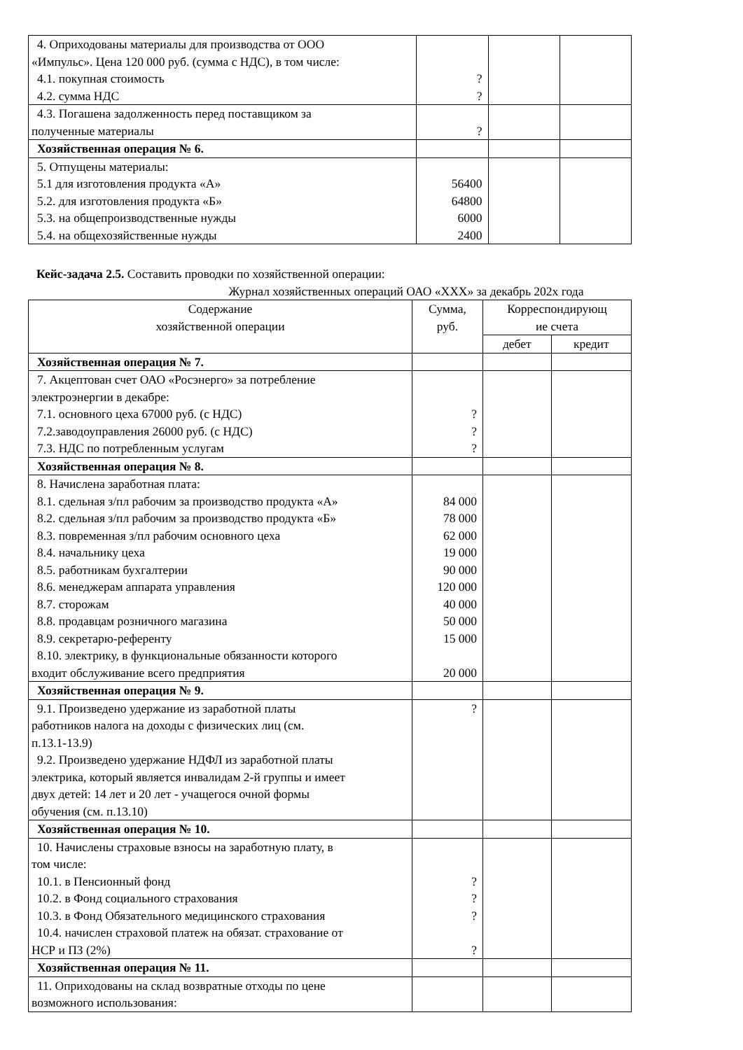| 4. Оприходованы материалы для производства от ООО «Импульс». Цена 120 000 руб. (сумма с НДС), в том числе: 4.1. покупная стоимость 4.2. сумма НДС | ? ? | | |
| 4.3. Погашена задолженность перед поставщиком за полученные материалы | ? | | |
| Хозяйственная операция № 6. | | | |
| 5. Отпущены материалы: 5.1 для изготовления продукта «А» 5.2. для изготовления продукта «Б» 5.3. на общепроизводственные нужды 5.4. на общехозяйственные нужды | 56400 64800 6000 2400 | | |
Кейс-задача 2.5. Составить проводки по хозяйственной операции:
Журнал хозяйственных операций ОАО «ХХХ» за декабрь 202х года
| Содержание хозяйственной операции | Сумма, руб. | Корреспондирующ ие счета | |
| --- | --- | --- | --- |
| | | дебет | кредит |
| Хозяйственная операция № 7. | | | |
| 7. Акцептован счет ОАО «Росэнерго» за потребление электроэнергии в декабре: 7.1. основного цеха 67000 руб. (с НДС) 7.2.заводоуправления 26000 руб. (с НДС) 7.3. НДС по потребленным услугам | ? ? ? | | |
| Хозяйственная операция № 8. | | | |
| 8. Начислена заработная плата: 8.1. сдельная з/пл рабочим за производство продукта «А» 8.2. сдельная з/пл рабочим за производство продукта «Б» 8.3. повременная з/пл рабочим основного цеха 8.4. начальнику цеха 8.5. работникам бухгалтерии 8.6. менеджерам аппарата управления 8.7. сторожам 8.8. продавцам розничного магазина 8.9. секретарю-референту 8.10. электрику, в функциональные обязанности которого входит обслуживание всего предприятия | 84 000 78 000 62 000 19 000 90 000 120 000 40 000 50 000 15 000 20 000 | | |
| Хозяйственная операция № 9. | | | |
| 9.1. Произведено удержание из заработной платы работников налога на доходы с физических лиц (см. п.13.1-13.9) 9.2. Произведено удержание НДФЛ из заработной платы электрика, который является инвалидам 2-й группы и имеет двух детей: 14 лет и 20 лет - учащегося очной формы обучения (см. п.13.10) | ? | | |
| Хозяйственная операция № 10. | | | |
| 10. Начислены страховые взносы на заработную плату, в том числе: 10.1. в Пенсионный фонд 10.2. в Фонд социального страхования 10.3. в Фонд Обязательного медицинского страхования 10.4. начислен страховой платеж на обязат. страхование от НСР и ПЗ (2%) | ? ? ? ? | | |
| Хозяйственная операция № 11. | | | |
| 11. Оприходованы на склад возвратные отходы по цене возможного использования: | | | |